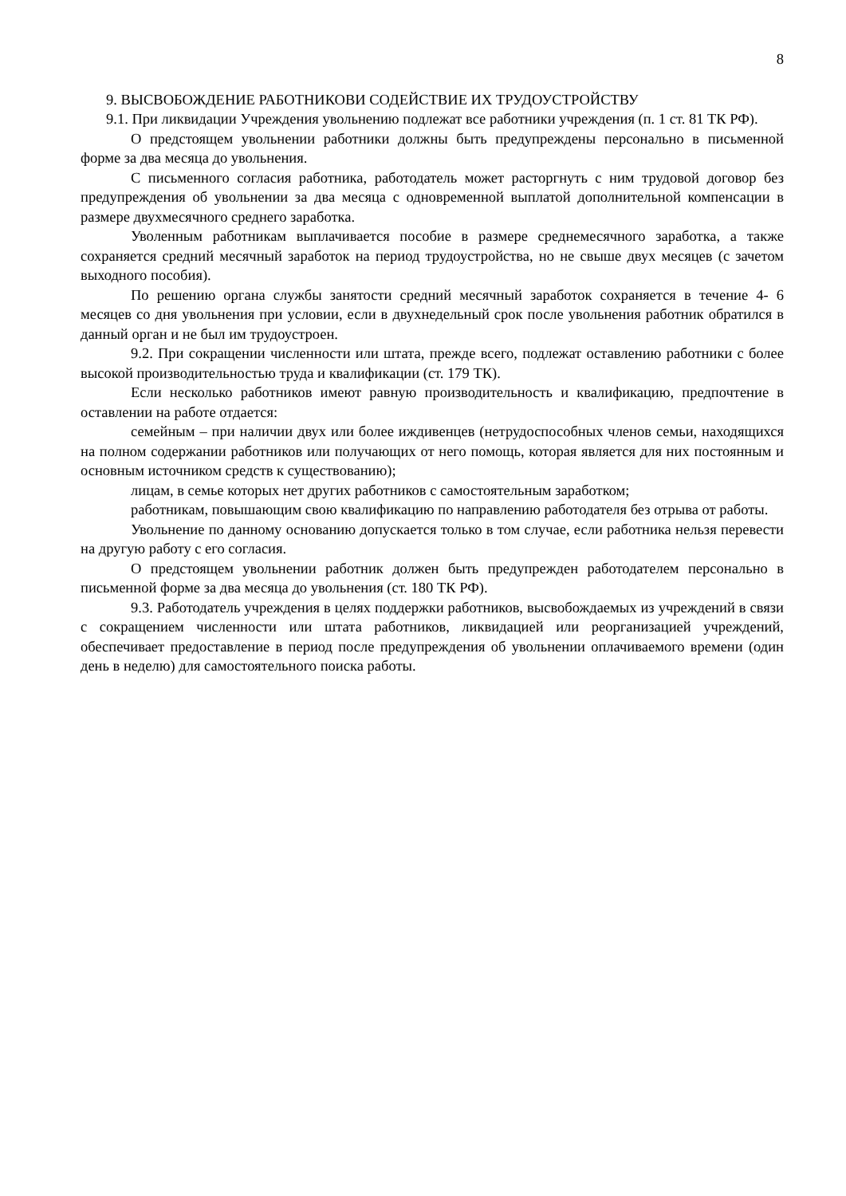8
9. ВЫСВОБОЖДЕНИЕ РАБОТНИКОВИ СОДЕЙСТВИЕ ИХ ТРУДОУСТРОЙСТВУ
9.1. При ликвидации Учреждения увольнению подлежат все работники учреждения (п. 1 ст. 81 ТК РФ).
О предстоящем увольнении работники должны быть предупреждены персонально в письменной форме за два месяца до увольнения.
С письменного согласия работника, работодатель может расторгнуть с ним трудовой договор без предупреждения об увольнении за два месяца с одновременной выплатой дополнительной компенсации в размере двухмесячного среднего заработка.
Уволенным работникам выплачивается пособие в размере среднемесячного заработка, а также сохраняется средний месячный заработок на период трудоустройства, но не свыше двух месяцев (с зачетом выходного пособия).
По решению органа службы занятости средний месячный заработок сохраняется в течение 4- 6 месяцев со дня увольнения при условии, если в двухнедельный срок после увольнения работник обратился в данный орган и не был им трудоустроен.
9.2. При сокращении численности или штата, прежде всего, подлежат оставлению работники с более высокой производительностью труда и квалификации (ст. 179 ТК).
Если несколько работников имеют равную производительность и квалификацию, предпочтение в оставлении на работе отдается:
семейным – при наличии двух или более иждивенцев (нетрудоспособных членов семьи, находящихся на полном содержании работников или получающих от него помощь, которая является для них постоянным и основным источником средств к существованию);
лицам, в семье которых нет других работников с самостоятельным заработком;
работникам, повышающим свою квалификацию по направлению работодателя без отрыва от работы.
Увольнение по данному основанию допускается только в том случае, если работника нельзя перевести на другую работу с его согласия.
О предстоящем увольнении работник должен быть предупрежден работодателем персонально в письменной форме за два месяца до увольнения (ст. 180 ТК РФ).
9.3. Работодатель учреждения в целях поддержки работников, высвобождаемых из учреждений в связи с сокращением численности или штата работников, ликвидацией или реорганизацией учреждений, обеспечивает предоставление в период после предупреждения об увольнении оплачиваемого времени (один день в неделю) для самостоятельного поиска работы.